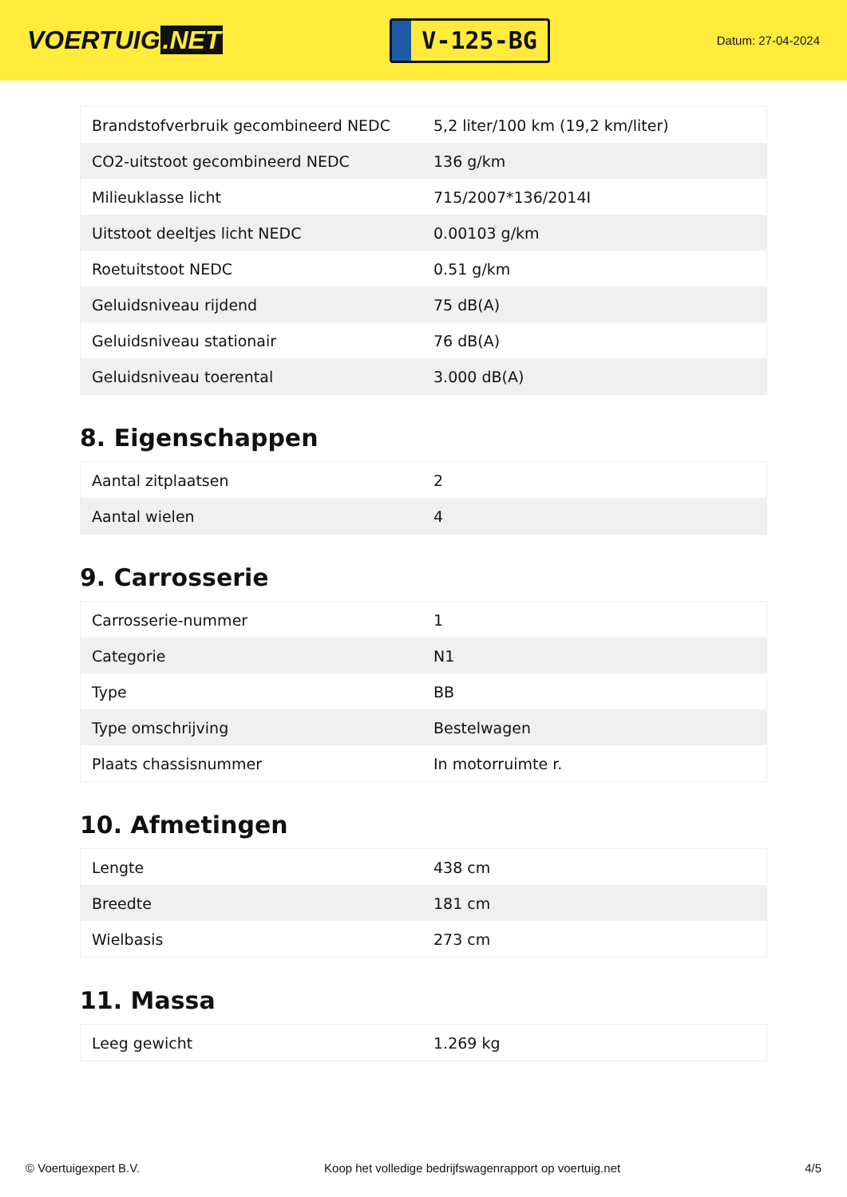VOERTUIG.NET
V-125-BG
Datum: 27-04-2024
| Brandstofverbruik gecombineerd NEDC | 5,2 liter/100 km (19,2 km/liter) |
| CO2-uitstoot gecombineerd NEDC | 136 g/km |
| Milieuklasse licht | 715/2007*136/2014I |
| Uitstoot deeltjes licht NEDC | 0.00103 g/km |
| Roetuitstoot NEDC | 0.51 g/km |
| Geluidsniveau rijdend | 75 dB(A) |
| Geluidsniveau stationair | 76 dB(A) |
| Geluidsniveau toerental | 3.000 dB(A) |
8. Eigenschappen
| Aantal zitplaatsen | 2 |
| Aantal wielen | 4 |
9. Carrosserie
| Carrosserie-nummer | 1 |
| Categorie | N1 |
| Type | BB |
| Type omschrijving | Bestelwagen |
| Plaats chassisnummer | In motorruimte r. |
10. Afmetingen
| Lengte | 438 cm |
| Breedte | 181 cm |
| Wielbasis | 273 cm |
11. Massa
| Leeg gewicht | 1.269 kg |
© Voertuigexpert B.V. Koop het volledige bedrijfswagenrapport op voertuig.net 4/5